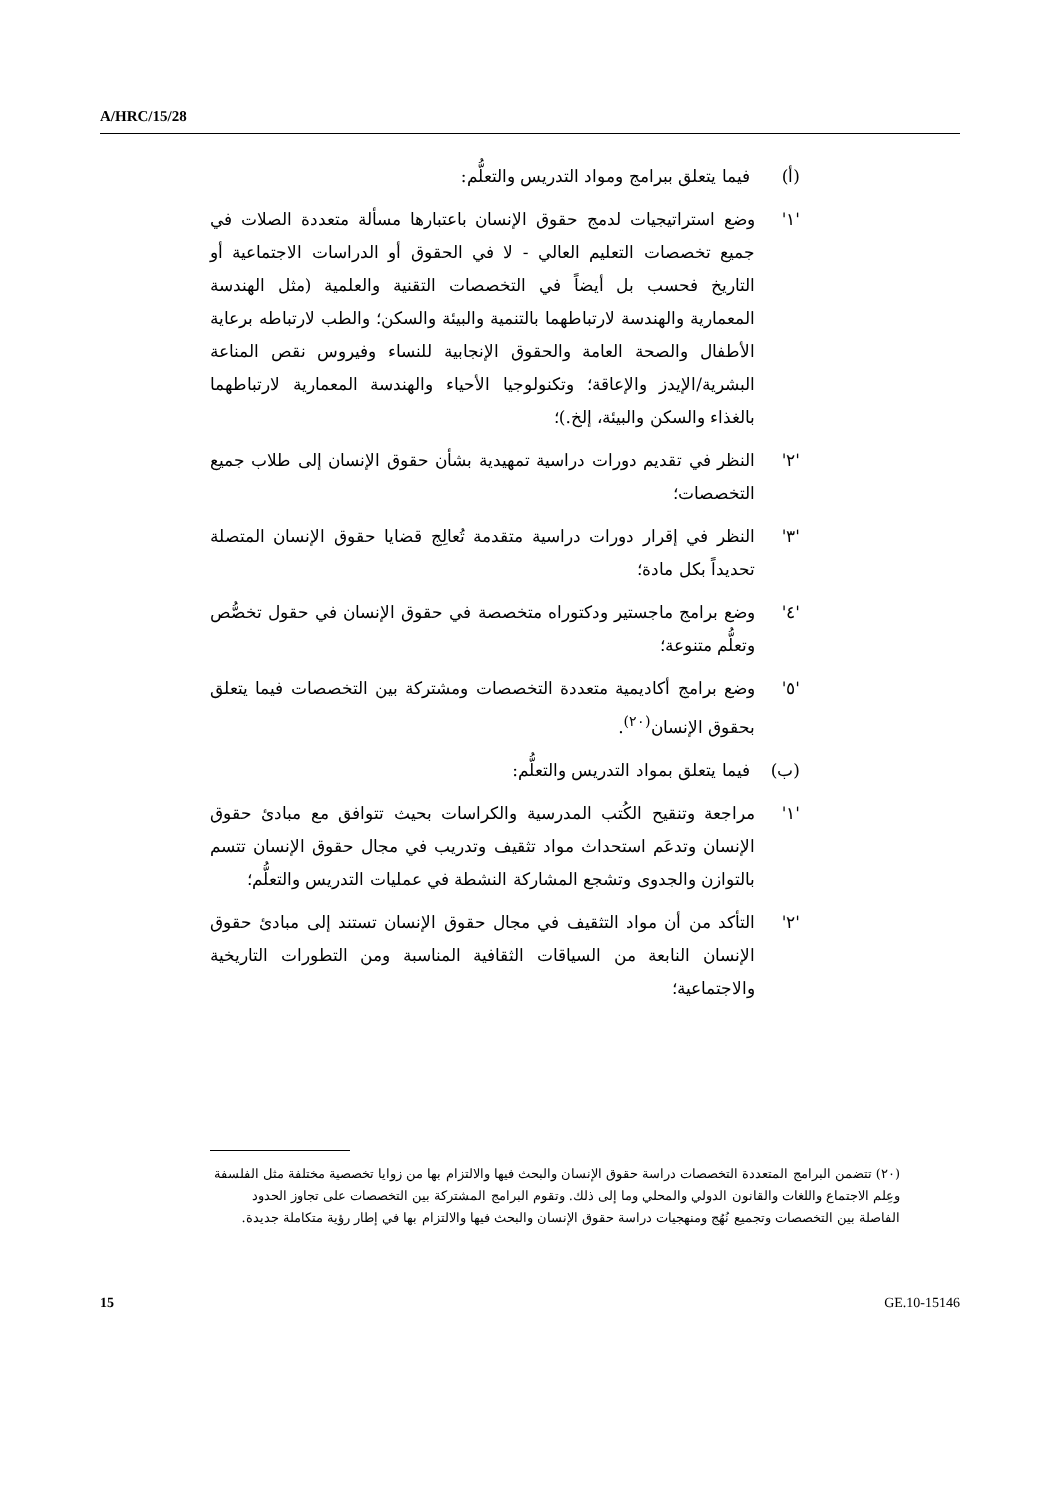A/HRC/15/28
(أ) فيما يتعلق ببرامج ومواد التدريس والتعلُّم:
'١' وضع استراتيجيات لدمج حقوق الإنسان باعتبارها مسألة متعددة الصلات في جميع تخصصات التعليم العالي - لا في الحقوق أو الدراسات الاجتماعية أو التاريخ فحسب بل أيضاً في التخصصات التقنية والعلمية (مثل الهندسة المعمارية والهندسة لارتباطهما بالتنمية والبيئة والسكن؛ والطب لارتباطه برعاية الأطفال والصحة العامة والحقوق الإنجابية للنساء وفيروس نقص المناعة البشرية/الإيدز والإعاقة؛ وتكنولوجيا الأحياء والهندسة المعمارية لارتباطهما بالغذاء والسكن والبيئة، إلخ.)؛
'٢' النظر في تقديم دورات دراسية تمهيدية بشأن حقوق الإنسان إلى طلاب جميع التخصصات؛
'٣' النظر في إقرار دورات دراسية متقدمة تُعالِج قضايا حقوق الإنسان المتصلة تحديداً بكل مادة؛
'٤' وضع برامج ماجستير ودكتوراه متخصصة في حقوق الإنسان في حقول تخصُّص وتعلُّم متنوعة؛
'٥' وضع برامج أكاديمية متعددة التخصصات ومشتركة بين التخصصات فيما يتعلق بحقوق الإنسان<sup>(٢٠)</sup>.
(ب) فيما يتعلق بمواد التدريس والتعلُّم:
'١' مراجعة وتنقيح الكُتب المدرسية والكراسات بحيث تتوافق مع مبادئ حقوق الإنسان وتدعَم استحداث مواد تثقيف وتدريب في مجال حقوق الإنسان تتسم بالتوازن والجدوى وتشجع المشاركة النشطة في عمليات التدريس والتعلُّم؛
'٢' التأكد من أن مواد التثقيف في مجال حقوق الإنسان تستند إلى مبادئ حقوق الإنسان النابعة من السياقات الثقافية المناسبة ومن التطورات التاريخية والاجتماعية؛
(٢٠) تتضمن البرامج المتعددة التخصصات دراسة حقوق الإنسان والبحث فيها والالتزام بها من زوايا تخصصية مختلفة مثل الفلسفة وعِلم الاجتماع واللغات والقانون الدولي والمحلي وما إلى ذلك. وتقوم البرامج المشتركة بين التخصصات على تجاوز الحدود الفاصلة بين التخصصات وتجميع نُهُج ومنهجيات دراسة حقوق الإنسان والبحث فيها والالتزام بها في إطار رؤية متكاملة جديدة.
15 GE.10-15146